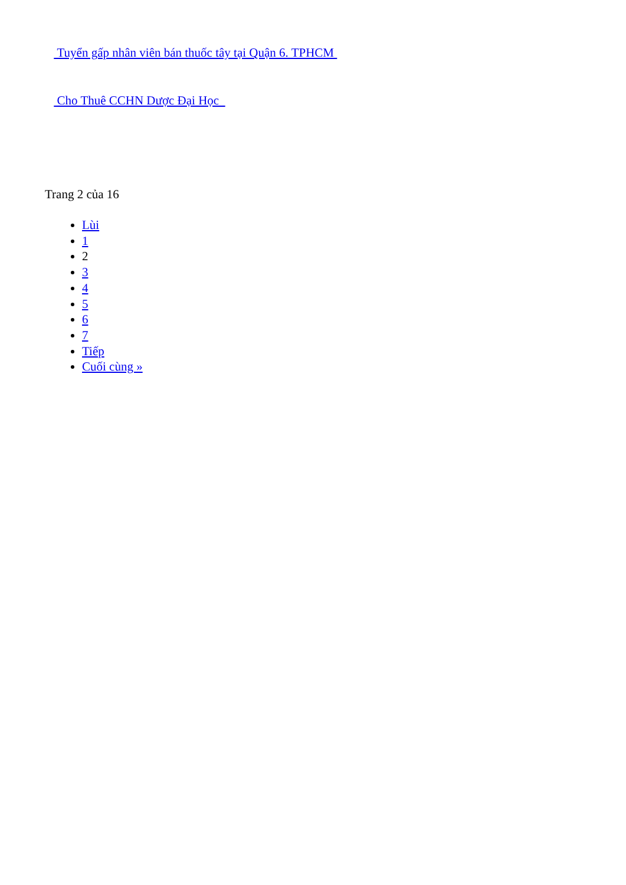Tuyển gấp nhân viên bán thuốc tây tại Quận 6. TPHCM
Cho Thuê CCHN Dược Đại Học
Trang 2 của 16
Lùi
1
2
3
4
5
6
7
Tiếp
Cuối cùng »